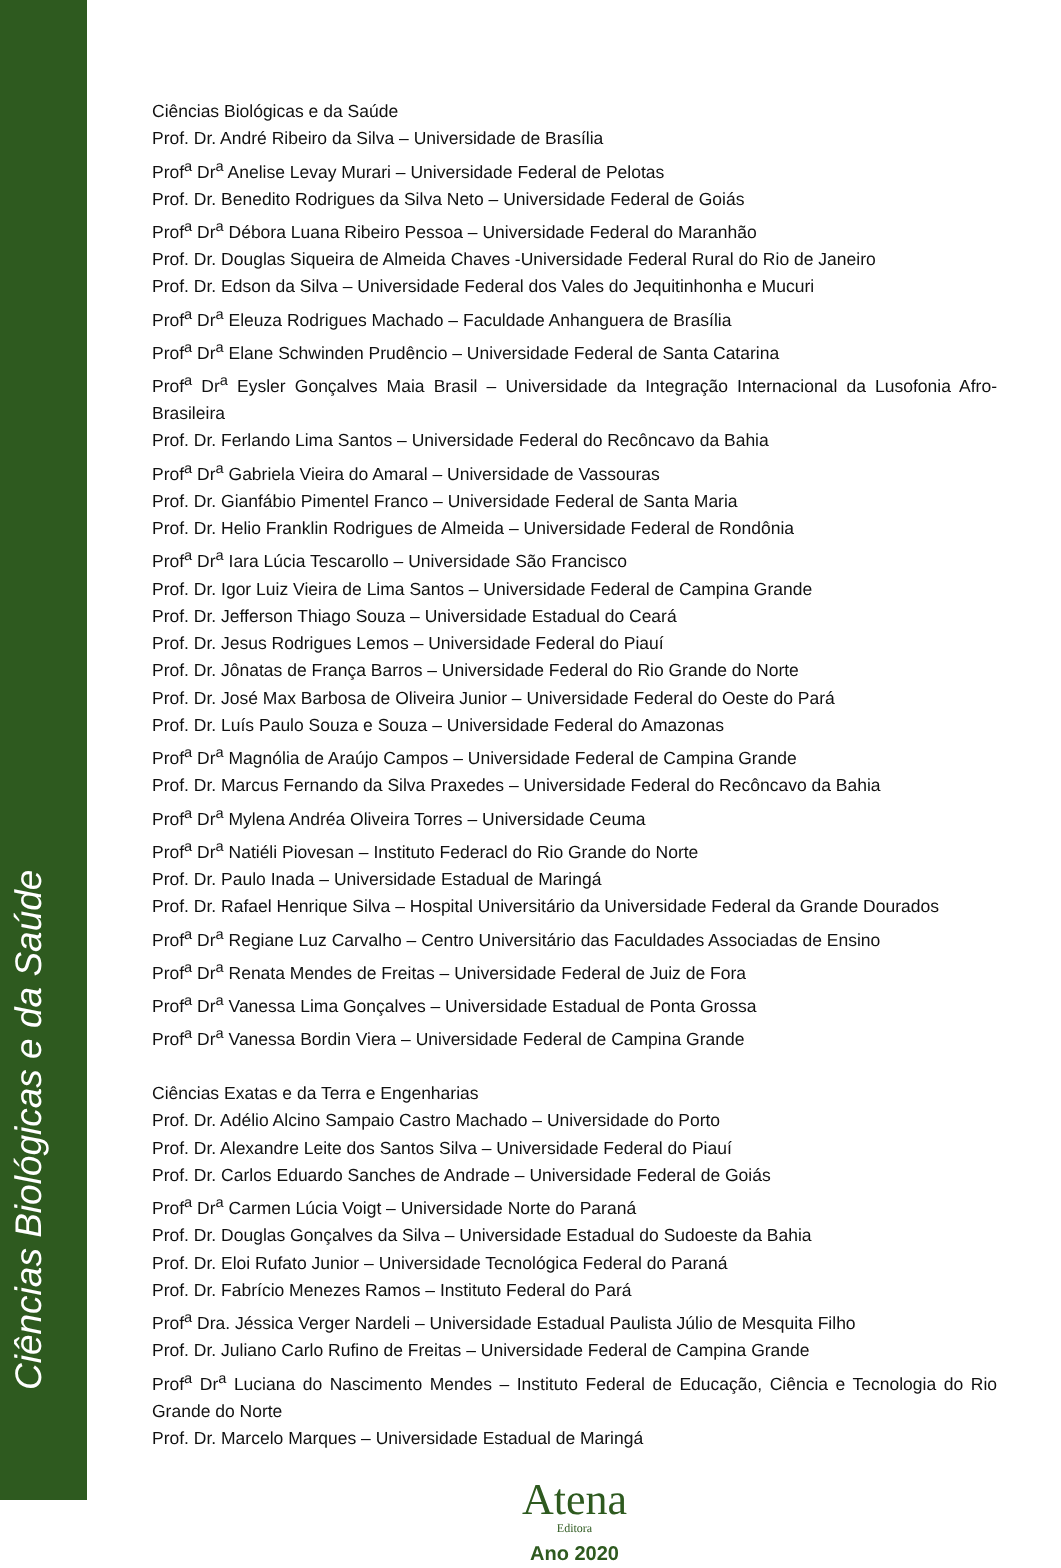Ciências Biológicas e da Saúde
Ciências Biológicas e da Saúde
Prof. Dr. André Ribeiro da Silva – Universidade de Brasília
Prof<sup>a</sup> Dr<sup>a</sup> Anelise Levay Murari – Universidade Federal de Pelotas
Prof. Dr. Benedito Rodrigues da Silva Neto – Universidade Federal de Goiás
Prof<sup>a</sup> Dr<sup>a</sup> Débora Luana Ribeiro Pessoa – Universidade Federal do Maranhão
Prof. Dr. Douglas Siqueira de Almeida Chaves -Universidade Federal Rural do Rio de Janeiro
Prof. Dr. Edson da Silva – Universidade Federal dos Vales do Jequitinhonha e Mucuri
Prof<sup>a</sup> Dr<sup>a</sup> Eleuza Rodrigues Machado – Faculdade Anhanguera de Brasília
Prof<sup>a</sup> Dr<sup>a</sup> Elane Schwinden Prudêncio – Universidade Federal de Santa Catarina
Prof<sup>a</sup> Dr<sup>a</sup> Eysler Gonçalves Maia Brasil – Universidade da Integração Internacional da Lusofonia Afro-Brasileira
Prof. Dr. Ferlando Lima Santos – Universidade Federal do Recôncavo da Bahia
Prof<sup>a</sup> Dr<sup>a</sup> Gabriela Vieira do Amaral – Universidade de Vassouras
Prof. Dr. Gianfábio Pimentel Franco – Universidade Federal de Santa Maria
Prof. Dr. Helio Franklin Rodrigues de Almeida – Universidade Federal de Rondônia
Prof<sup>a</sup> Dr<sup>a</sup> Iara Lúcia Tescarollo – Universidade São Francisco
Prof. Dr. Igor Luiz Vieira de Lima Santos – Universidade Federal de Campina Grande
Prof. Dr. Jefferson Thiago Souza – Universidade Estadual do Ceará
Prof. Dr. Jesus Rodrigues Lemos – Universidade Federal do Piauí
Prof. Dr. Jônatas de França Barros – Universidade Federal do Rio Grande do Norte
Prof. Dr. José Max Barbosa de Oliveira Junior – Universidade Federal do Oeste do Pará
Prof. Dr. Luís Paulo Souza e Souza – Universidade Federal do Amazonas
Prof<sup>a</sup> Dr<sup>a</sup> Magnólia de Araújo Campos – Universidade Federal de Campina Grande
Prof. Dr. Marcus Fernando da Silva Praxedes – Universidade Federal do Recôncavo da Bahia
Prof<sup>a</sup> Dr<sup>a</sup> Mylena Andréa Oliveira Torres – Universidade Ceuma
Prof<sup>a</sup> Dr<sup>a</sup> Natiéli Piovesan – Instituto Federacl do Rio Grande do Norte
Prof. Dr. Paulo Inada – Universidade Estadual de Maringá
Prof. Dr. Rafael Henrique Silva – Hospital Universitário da Universidade Federal da Grande Dourados
Prof<sup>a</sup> Dr<sup>a</sup> Regiane Luz Carvalho – Centro Universitário das Faculdades Associadas de Ensino
Prof<sup>a</sup> Dr<sup>a</sup> Renata Mendes de Freitas – Universidade Federal de Juiz de Fora
Prof<sup>a</sup> Dr<sup>a</sup> Vanessa Lima Gonçalves – Universidade Estadual de Ponta Grossa
Prof<sup>a</sup> Dr<sup>a</sup> Vanessa Bordin Viera – Universidade Federal de Campina Grande
Ciências Exatas e da Terra e Engenharias
Prof. Dr. Adélio Alcino Sampaio Castro Machado – Universidade do Porto
Prof. Dr. Alexandre Leite dos Santos Silva – Universidade Federal do Piauí
Prof. Dr. Carlos Eduardo Sanches de Andrade – Universidade Federal de Goiás
Prof<sup>a</sup> Dr<sup>a</sup> Carmen Lúcia Voigt – Universidade Norte do Paraná
Prof. Dr. Douglas Gonçalves da Silva – Universidade Estadual do Sudoeste da Bahia
Prof. Dr. Eloi Rufato Junior – Universidade Tecnológica Federal do Paraná
Prof. Dr. Fabrício Menezes Ramos – Instituto Federal do Pará
Prof<sup>a</sup> Dra. Jéssica Verger Nardeli – Universidade Estadual Paulista Júlio de Mesquita Filho
Prof. Dr. Juliano Carlo Rufino de Freitas – Universidade Federal de Campina Grande
Prof<sup>a</sup> Dr<sup>a</sup> Luciana do Nascimento Mendes – Instituto Federal de Educação, Ciência e Tecnologia do Rio Grande do Norte
Prof. Dr. Marcelo Marques – Universidade Estadual de Maringá
Atena
Editora
Ano 2020